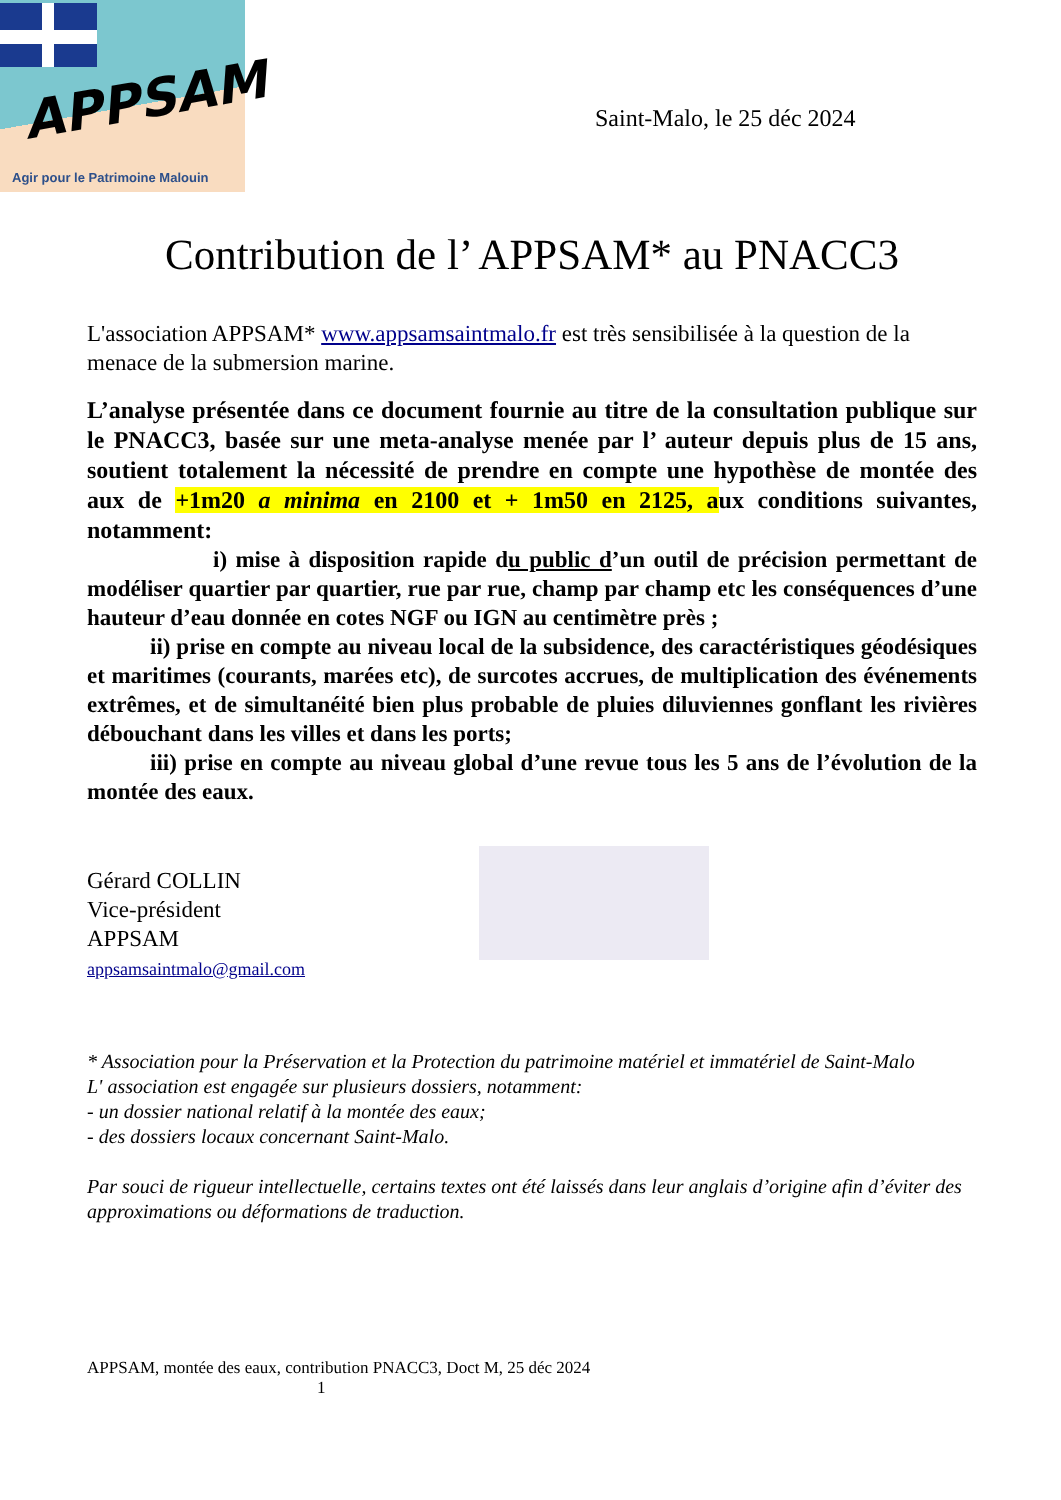APPSAM
Agir pour le Patrimoine Malouin
Saint-Malo, le 25 déc 2024
Contribution de l’ APPSAM* au PNACC3
L'association APPSAM* www.appsamsaintmalo.fr est très sensibilisée à la question de la menace de la submersion marine.
L’analyse présentée dans ce document fournie au titre de la consultation publique sur le PNACC3, basée sur une meta-analyse menée par l’ auteur depuis plus de 15 ans, soutient totalement la nécessité de prendre en compte une hypothèse de montée des aux de +1m20 a minima en 2100 et + 1m50 en 2125, aux conditions suivantes, notamment:
i) mise à disposition rapide du public d’un outil de précision permettant de modéliser quartier par quartier, rue par rue, champ par champ etc les conséquences d’une hauteur d’eau donnée en cotes NGF ou IGN au centimètre près ;
ii) prise en compte au niveau local de la subsidence, des caractéristiques géodésiques et maritimes (courants, marées etc), de surcotes accrues, de multiplication des événements extrêmes, et de simultanéité bien plus probable de pluies diluviennes gonflant les rivières débouchant dans les villes et dans les ports;
iii) prise en compte au niveau global d’une revue tous les 5 ans de l’évolution de la montée des eaux.
Gérard COLLIN
Vice-président
APPSAM
appsamsaintmalo@gmail.com
* Association pour la Préservation et la Protection du patrimoine matériel et immatériel de Saint-Malo
L' association est engagée sur plusieurs dossiers, notamment:
- un dossier national relatif à la montée des eaux;
- des dossiers locaux concernant Saint-Malo.
Par souci de rigueur intellectuelle, certains textes ont été laissés dans leur anglais d’origine afin d’éviter des approximations ou déformations de traduction.
APPSAM, montée des eaux, contribution PNACC3, Doct M, 25 déc 2024
1